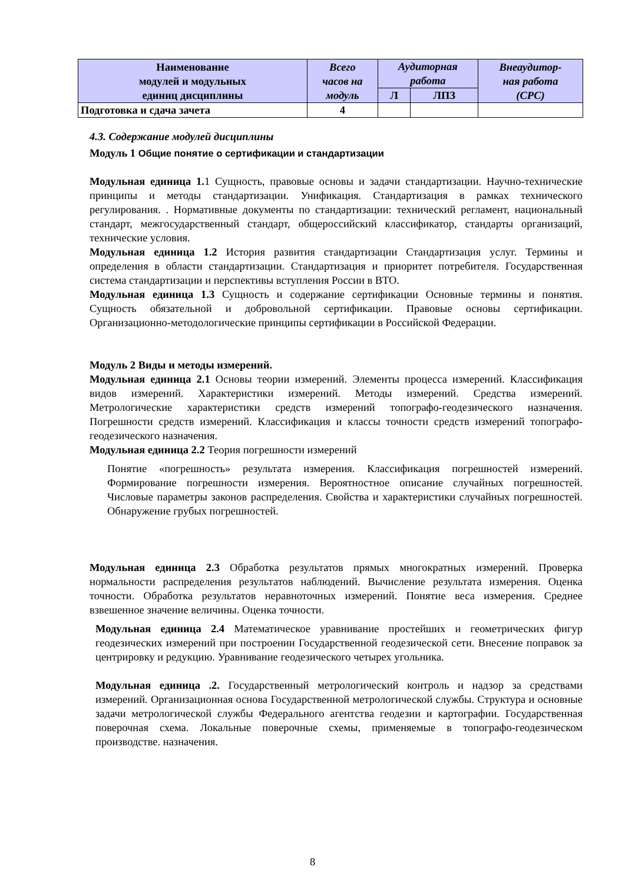| Наименование модулей и модульных единиц дисциплины | Всего часов на модуль | Аудиторная работа | | Внеаудитор- ная работа (СРС) |
| --- | --- | --- | --- | --- |
| | | Л | ЛПЗ | |
| Подготовка и сдача зачета | 4 | | | |
4.3. Содержание модулей дисциплины
Модуль 1 Общие понятие о сертификации и стандартизации
Модульная единица 1. 1 Сущность, правовые основы и задачи стандартизации. Научно-технические принципы и методы стандартизации. Унификация. Стандартизация в рамках технического регулирования. . Нормативные документы по стандартизации: технический регламент, национальный стандарт, межгосударственный стандарт, общероссийский классификатор, стандарты организаций, технические условия.
Модульная единица 1.2 История развития стандартизации Стандартизация услуг. Термины и определения в области стандартизации. Стандартизация и приоритет потребителя. Государственная система стандартизации и перспективы вступления России в ВТО.
Модульная единица 1.3 Сущность и содержание сертификации Основные термины и понятия. Сущность обязательной и добровольной сертификации. Правовые основы сертификации. Организационно-методологические принципы сертификации в Российской Федерации.
Модуль 2 Виды и методы измерений.
Модульная единица 2.1 Основы теории измерений. Элементы процесса измерений. Классификация видов измерений. Характеристики измерений. Методы измерений. Средства измерений. Метрологические характеристики средств измерений топографо-геодезического назначения. Погрешности средств измерений. Классификация и классы точности средств измерений топографо-геодезического назначения.
Модульная единица 2.2 Теория погрешности измерений
Понятие «погрешность» результата измерения. Классификация погрешностей измерений. Формирование погрешности измерения. Вероятностное описание случайных погрешностей. Числовые параметры законов распределения. Свойства и характеристики случайных погрешностей. Обнаружение грубых погрешностей.
Модульная единица 2.3 Обработка результатов прямых многократных измерений. Проверка нормальности распределения результатов наблюдений. Вычисление результата измерения. Оценка точности. Обработка результатов неравноточных измерений. Понятие веса измерения. Среднее взвешенное значение величины. Оценка точности.
Модульная единица 2.4 Математическое уравнивание простейших и геометрических фигур геодезических измерений при построении Государственной геодезической сети. Внесение поправок за центрировку и редукцию. Уравнивание геодезического четырех угольника.
Модульная единица .2. Государственный метрологический контроль и надзор за средствами измерений. Организационная основа Государственной метрологической службы. Структура и основные задачи метрологической службы Федерального агентства геодезии и картографии. Государственная поверочная схема. Локальные поверочные схемы, применяемые в топографо-геодезическом производстве. назначения.
8